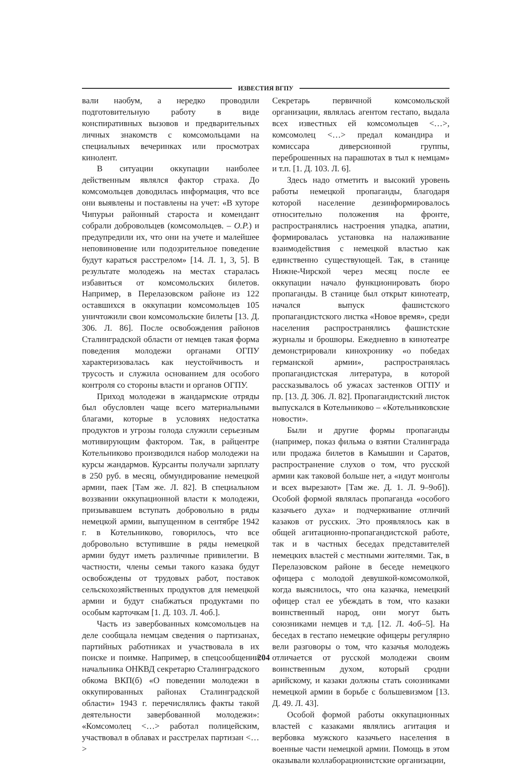ИЗВЕСТИЯ ВГПУ
вали наобум, а нередко проводили подготовительную работу в виде конспиративных вызовов и предварительных личных знакомств с комсомольцами на специальных вечеринках или просмотрах кинолент.
В ситуации оккупации наиболее действенным являлся фактор страха. До комсомольцев доводилась информация, что все они выявлены и поставлены на учет: «В хуторе Чипурьи районный староста и комендант собрали добровольцев (комсомольцев. – О.Р.) и предупредили их, что они на учете и малейшее неповиновение или подозрительное поведение будут караться расстрелом» [14. Л. 1, 3, 5]. В результате молодежь на местах старалась избавиться от комсомольских билетов. Например, в Перелазовском районе из 122 оставшихся в оккупации комсомольцев 105 уничтожили свои комсомольские билеты [13. Д. 306. Л. 86]. После освобождения районов Сталинградской области от немцев такая форма поведения молодежи органами ОГПУ характеризовалась как неустойчивость и трусость и служила основанием для особого контроля со стороны власти и органов ОГПУ.
Приход молодежи в жандармские отряды был обусловлен чаще всего материальными благами, которые в условиях недостатка продуктов и угрозы голода служили серьезным мотивирующим фактором. Так, в райцентре Котельниково производился набор молодежи на курсы жандармов. Курсанты получали зарплату в 250 руб. в месяц, обмундирование немецкой армии, паек [Там же. Л. 82]. В специальном воззвании оккупационной власти к молодежи, призывавшем вступать добровольно в ряды немецкой армии, выпущенном в сентябре 1942 г. в Котельниково, говорилось, что все добровольно вступившие в ряды немецкой армии будут иметь различные привилегии. В частности, члены семьи такого казака будут освобождены от трудовых работ, поставок сельскохозяйственных продуктов для немецкой армии и будут снабжаться продуктами по особым карточкам [1. Д. 103. Л. 4об.].
Часть из завербованных комсомольцев на деле сообщала немцам сведения о партизанах, партийных работниках и участвовала в их поиске и поимке. Например, в спецсообщении начальника ОНКВД секретарю Сталинградского обкома ВКП(б) «О поведении молодежи в оккупированных районах Сталинградской области» 1943 г. перечислялись факты такой деятельности завербованной молодежи»: «Комсомолец <…> работал полицейским, участвовал в облавах и расстрелах партизан <…>
Секретарь первичной комсомольской организации, являлась агентом гестапо, выдала всех известных ей комсомольцев <…>, комсомолец <…> предал командира и комиссара диверсионной группы, переброшенных на парашютах в тыл к немцам» и т.п. [1. Д. 103. Л. 6].
Здесь надо отметить и высокий уровень работы немецкой пропаганды, благодаря которой население дезинформировалось относительно положения на фронте, распространялись настроения упадка, апатии, формировалась установка на налаживание взаимодействия с немецкой властью как единственно существующей. Так, в станице Нижне-Чирской через месяц после ее оккупации начало функционировать бюро пропаганды. В станице был открыт кинотеатр, начался выпуск фашистского пропагандистского листка «Новое время», среди населения распространялись фашистские журналы и брошюры. Ежедневно в кинотеатре демонстрировали кинохронику «о победах германской армии», распространялась пропагандистская литература, в которой рассказывалось об ужасах застенков ОГПУ и пр. [13. Д. 306. Л. 82]. Пропагандистский листок выпускался в Котельниково – «Котельниковские новости».
Были и другие формы пропаганды (например, показ фильма о взятии Сталинграда или продажа билетов в Камышин и Саратов, распространение слухов о том, что русской армии как таковой больше нет, а «идут монголы и всех вырезают» [Там же. Д. 1. Л. 9–9об]). Особой формой являлась пропаганда «особого казачьего духа» и подчеркивание отличий казаков от русских. Это проявлялось как в общей агитационно-пропагандистской работе, так и в частных беседах представителей немецких властей с местными жителями. Так, в Перелазовском районе в беседе немецкого офицера с молодой девушкой-комсомолкой, когда выяснилось, что она казачка, немецкий офицер стал ее убеждать в том, что казаки воинственный народ, они могут быть союзниками немцев и т.д. [12. Л. 4об–5]. На беседах в гестапо немецкие офицеры регулярно вели разговоры о том, что казачья молодежь отличается от русской молодежи своим воинственным духом, который сродни арийскому, и казаки должны стать союзниками немецкой армии в борьбе с большевизмом [13. Д. 49. Л. 43].
Особой формой работы оккупационных властей с казаками являлись агитация и вербовка мужского казачьего населения в военные части немецкой армии. Помощь в этом оказывали коллаборационистские организации,
204